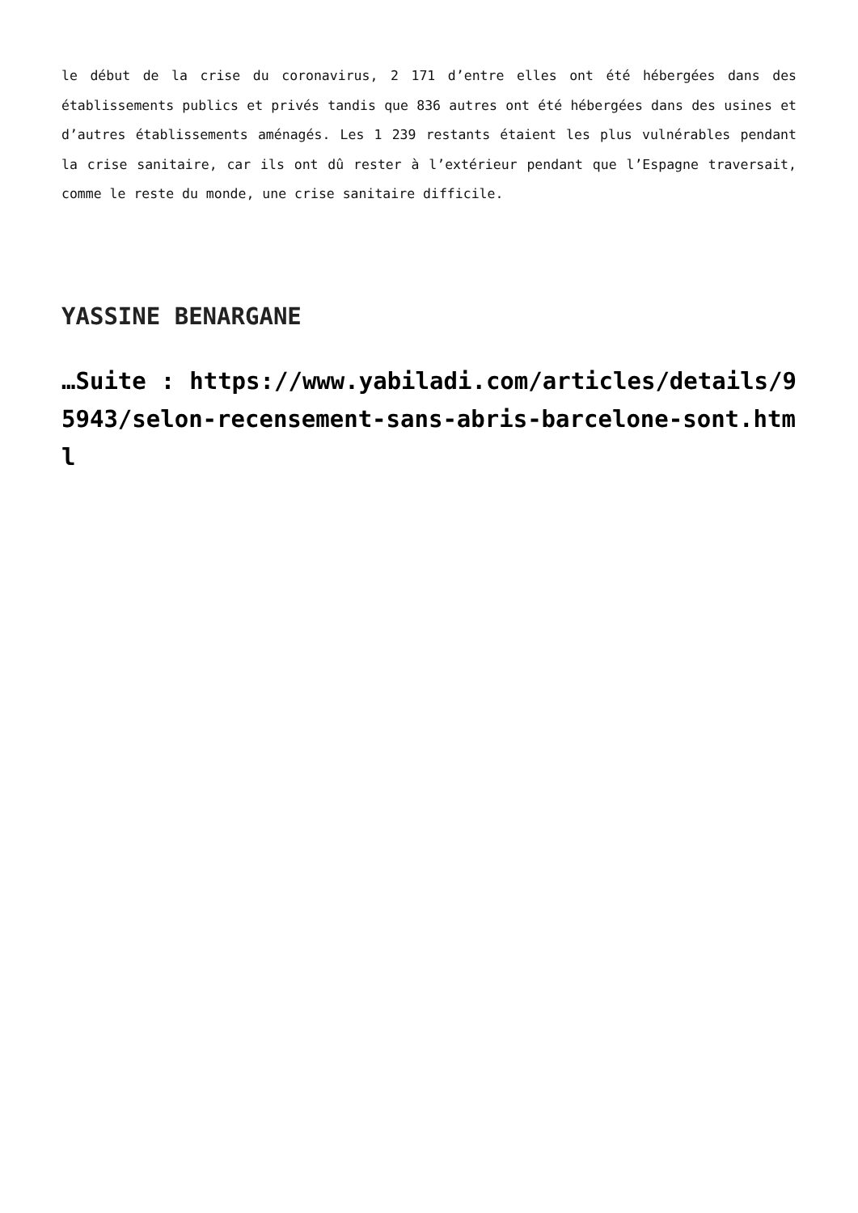le début de la crise du coronavirus, 2 171 d’entre elles ont été hébergées dans des établissements publics et privés tandis que 836 autres ont été hébergées dans des usines et d’autres établissements aménagés. Les 1 239 restants étaient les plus vulnérables pendant la crise sanitaire, car ils ont dû rester à l’extérieur pendant que l’Espagne traversait, comme le reste du monde, une crise sanitaire difficile.
YASSINE BENARGANE
…Suite : https://www.yabiladi.com/articles/details/95943/selon-recensement-sans-abris-barcelone-sont.html